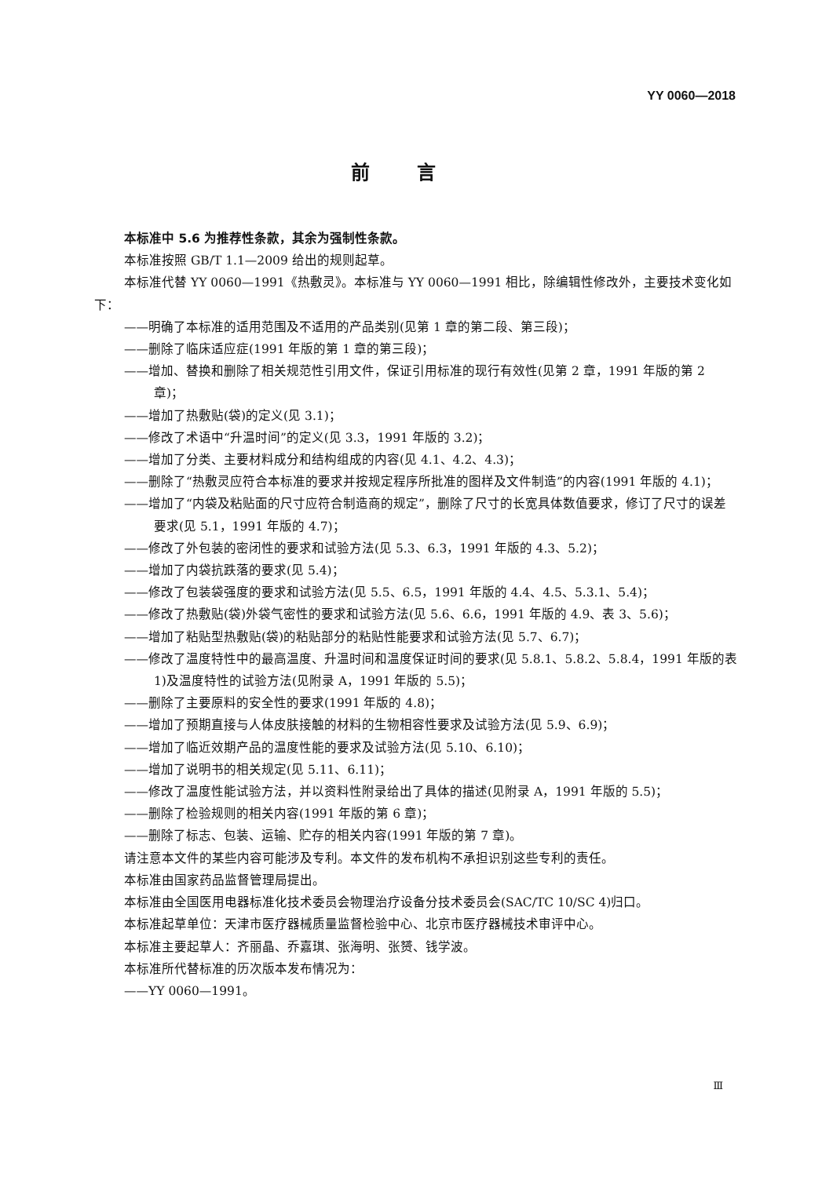YY 0060—2018
前言
本标准中 5.6 为推荐性条款，其余为强制性条款。
本标准按照 GB/T 1.1—2009 给出的规则起草。
本标准代替 YY 0060—1991《热敷灵》。本标准与 YY 0060—1991 相比，除编辑性修改外，主要技术变化如下：
——明确了本标准的适用范围及不适用的产品类别(见第 1 章的第二段、第三段)；
——删除了临床适应症(1991 年版的第 1 章的第三段)；
——增加、替换和删除了相关规范性引用文件，保证引用标准的现行有效性(见第 2 章，1991 年版的第 2 章)；
——增加了热敷贴(袋)的定义(见 3.1)；
——修改了术语中“升温时间”的定义(见 3.3，1991 年版的 3.2)；
——增加了分类、主要材料成分和结构组成的内容(见 4.1、4.2、4.3)；
——删除了“热敷灵应符合本标准的要求并按规定程序所批准的图样及文件制造”的内容(1991 年版的 4.1)；
——增加了“内袋及粘贴面的尺寸应符合制造商的规定”，删除了尺寸的长宽具体数值要求，修订了尺寸的误差要求(见 5.1，1991 年版的 4.7)；
——修改了外包装的密闭性的要求和试验方法(见 5.3、6.3，1991 年版的 4.3、5.2)；
——增加了内袋抗跌落的要求(见 5.4)；
——修改了包装袋强度的要求和试验方法(见 5.5、6.5，1991 年版的 4.4、4.5、5.3.1、5.4)；
——修改了热敷贴(袋)外袋气密性的要求和试验方法(见 5.6、6.6，1991 年版的 4.9、表 3、5.6)；
——增加了粘贴型热敷贴(袋)的粘贴部分的粘贴性能要求和试验方法(见 5.7、6.7)；
——修改了温度特性中的最高温度、升温时间和温度保证时间的要求(见 5.8.1、5.8.2、5.8.4，1991 年版的表 1)及温度特性的试验方法(见附录 A，1991 年版的 5.5)；
——删除了主要原料的安全性的要求(1991 年版的 4.8)；
——增加了预期直接与人体皮肤接触的材料的生物相容性要求及试验方法(见 5.9、6.9)；
——增加了临近效期产品的温度性能的要求及试验方法(见 5.10、6.10)；
——增加了说明书的相关规定(见 5.11、6.11)；
——修改了温度性能试验方法，并以资料性附录给出了具体的描述(见附录 A，1991 年版的 5.5)；
——删除了检验规则的相关内容(1991 年版的第 6 章)；
——删除了标志、包装、运输、贮存的相关内容(1991 年版的第 7 章)。
请注意本文件的某些内容可能涉及专利。本文件的发布机构不承担识别这些专利的责任。
本标准由国家药品监督管理局提出。
本标准由全国医用电器标准化技术委员会物理治疗设备分技术委员会(SAC/TC 10/SC 4)归口。
本标准起草单位：天津市医疗器械质量监督检验中心、北京市医疗器械技术审评中心。
本标准主要起草人：齐丽晶、乔嘉琪、张海明、张赟、钱学波。
本标准所代替标准的历次版本发布情况为：
——YY 0060—1991。
Ⅲ